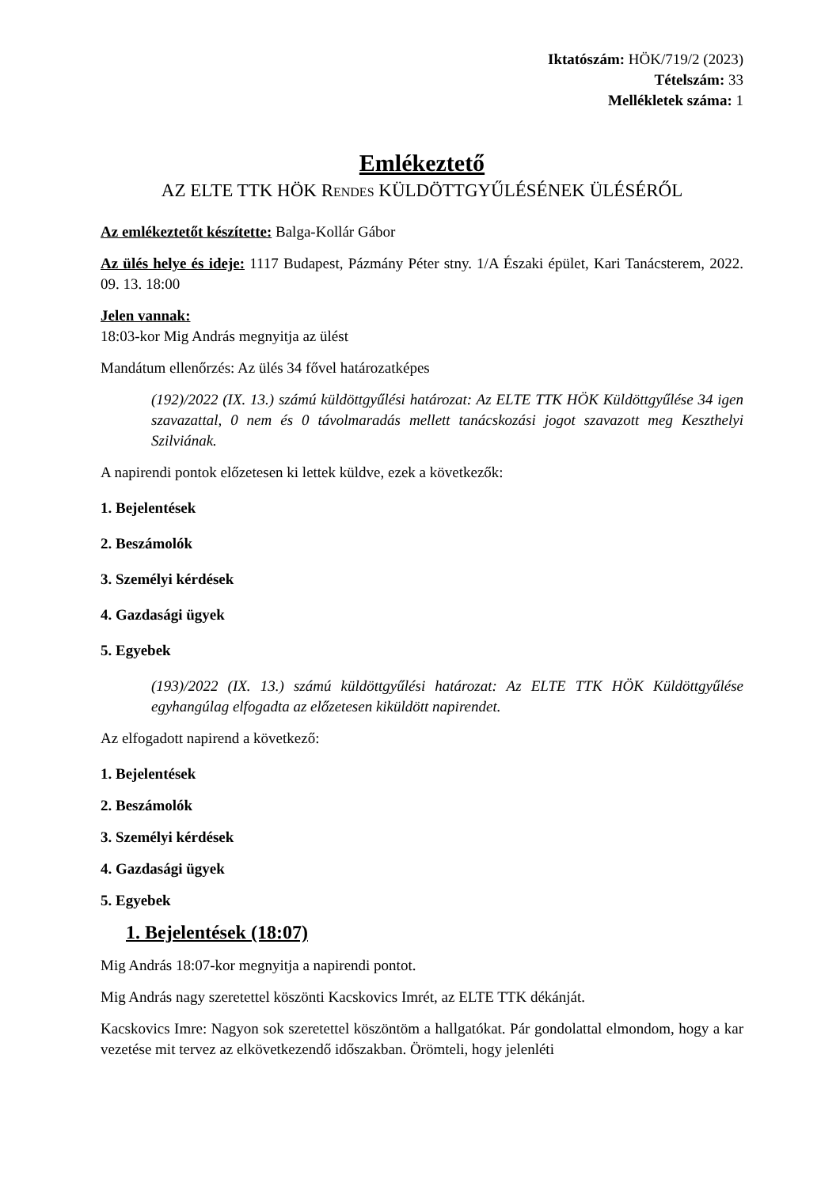Iktatószám: HÖK/719/2 (2023)
Tételszám: 33
Mellékletek száma: 1
Emlékeztető
AZ ELTE TTK HÖK RENDES KÜLDÖTTGYŰLÉSÉNEK ÜLÉSÉRŐL
Az emlékeztetőt készítette: Balga-Kollár Gábor
Az ülés helye és ideje: 1117 Budapest, Pázmány Péter stny. 1/A Északi épület, Kari Tanácsterem, 2022. 09. 13. 18:00
Jelen vannak:
18:03-kor Mig András megnyitja az ülést
Mandátum ellenőrzés: Az ülés 34 fővel határozatképes
(192)/2022 (IX. 13.) számú küldöttgyűlési határozat: Az ELTE TTK HÖK Küldöttgyűlése 34 igen szavazattal, 0 nem és 0 távolmaradás mellett tanácskozási jogot szavazott meg Keszthelyi Szilviának.
A napirendi pontok előzetesen ki lettek küldve, ezek a következők:
1. Bejelentések
2. Beszámolók
3. Személyi kérdések
4. Gazdasági ügyek
5. Egyebek
(193)/2022 (IX. 13.) számú küldöttgyűlési határozat: Az ELTE TTK HÖK Küldöttgyűlése egyhangúlag elfogadta az előzetesen kiküldött napirendet.
Az elfogadott napirend a következő:
1. Bejelentések
2. Beszámolók
3. Személyi kérdések
4. Gazdasági ügyek
5. Egyebek
1. Bejelentések (18:07)
Mig András 18:07-kor megnyitja a napirendi pontot.
Mig András nagy szeretettel köszönti Kacskovics Imrét, az ELTE TTK dékánját.
Kacskovics Imre: Nagyon sok szeretettel köszöntöm a hallgatókat. Pár gondolattal elmondom, hogy a kar vezetése mit tervez az elkövetkezendő időszakban. Örömteli, hogy jelenléti